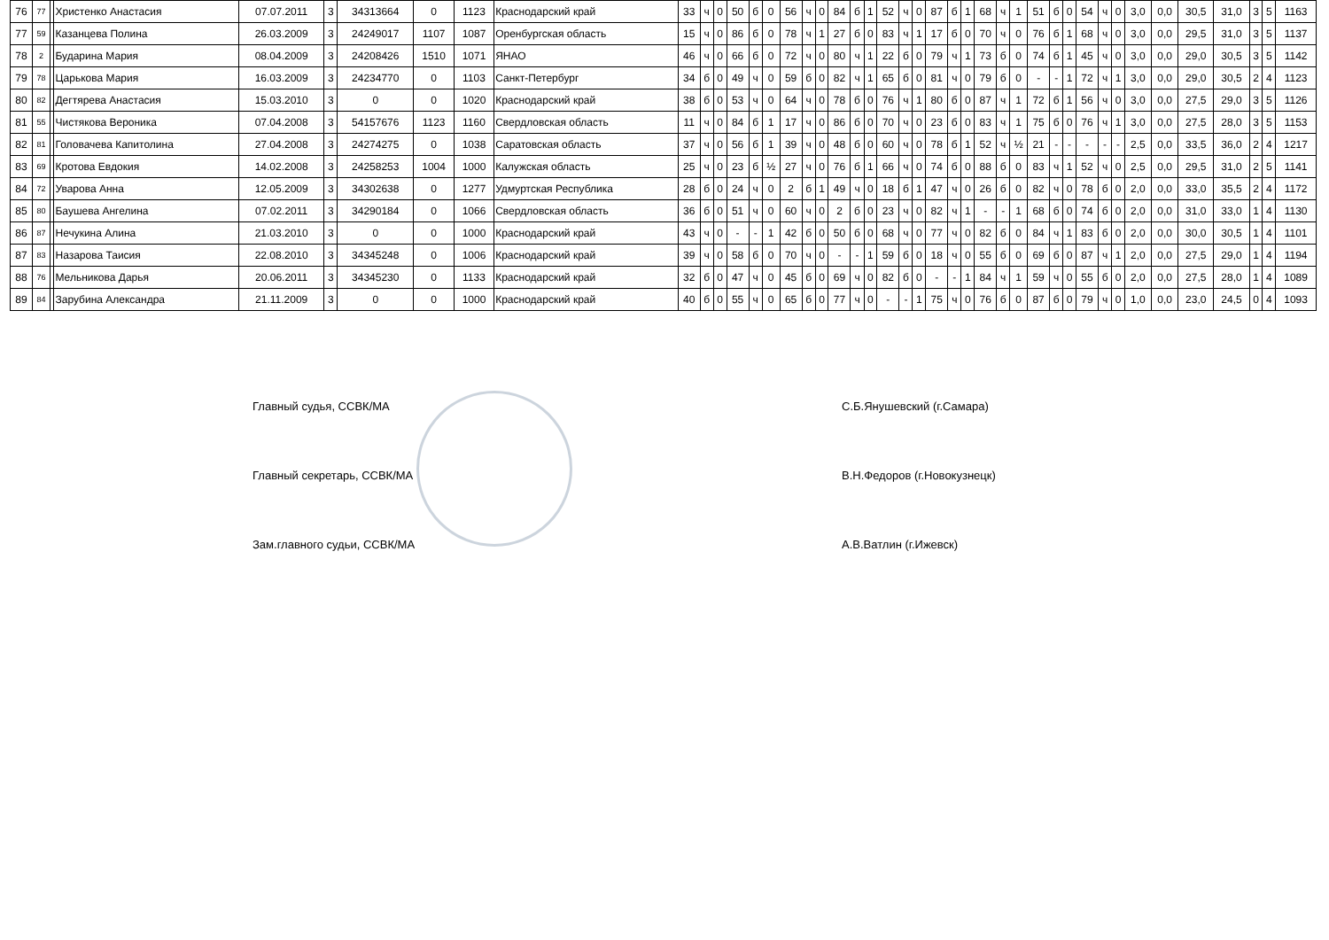| 76 | 77 | | Христенко Анастасия | 07.07.2011 | 3 | 34313664 | 0 | 1123 | Краснодарский край | 33 | ч | 0 | 50 | б | 0 | 56 | ч | 0 | 84 | б | 1 | 52 | ч | 0 | 87 | б | 1 | 68 | ч | 1 | 51 | б | 0 | 54 | ч | 0 | 3,0 | 0,0 | 30,5 | 31,0 | 3 | 5 | 1163 |
| 77 | 59 | | Казанцева Полина | 26.03.2009 | 3 | 24249017 | 1107 | 1087 | Оренбургская область | 15 | ч | 0 | 86 | б | 0 | 78 | ч | 1 | 27 | б | 0 | 83 | ч | 1 | 17 | б | 0 | 70 | ч | 0 | 76 | б | 1 | 68 | ч | 0 | 3,0 | 0,0 | 29,5 | 31,0 | 3 | 5 | 1137 |
| 78 | 2 | | Бударина Мария | 08.04.2009 | 3 | 24208426 | 1510 | 1071 | ЯНАО | 46 | ч | 0 | 66 | б | 0 | 72 | ч | 0 | 80 | ч | 1 | 22 | б | 0 | 79 | ч | 1 | 73 | б | 0 | 74 | б | 1 | 45 | ч | 0 | 3,0 | 0,0 | 29,0 | 30,5 | 3 | 5 | 1142 |
| 79 | 78 | | Царькова Мария | 16.03.2009 | 3 | 24234770 | 0 | 1103 | Санкт-Петербург | 34 | б | 0 | 49 | ч | 0 | 59 | б | 0 | 82 | ч | 1 | 65 | б | 0 | 81 | ч | 0 | 79 | б | 0 | - | - | 1 | 72 | ч | 1 | 3,0 | 0,0 | 29,0 | 30,5 | 2 | 4 | 1123 |
| 80 | 82 | | Дегтярева Анастасия | 15.03.2010 | 3 | 0 | 0 | 1020 | Краснодарский край | 38 | б | 0 | 53 | ч | 0 | 64 | ч | 0 | 78 | б | 0 | 76 | ч | 1 | 80 | б | 0 | 87 | ч | 1 | 72 | б | 1 | 56 | ч | 0 | 3,0 | 0,0 | 27,5 | 29,0 | 3 | 5 | 1126 |
| 81 | 55 | | Чистякова Вероника | 07.04.2008 | 3 | 54157676 | 1123 | 1160 | Свердловская область | 11 | ч | 0 | 84 | б | 1 | 17 | ч | 0 | 86 | б | 0 | 70 | ч | 0 | 23 | б | 0 | 83 | ч | 1 | 75 | б | 0 | 76 | ч | 1 | 3,0 | 0,0 | 27,5 | 28,0 | 3 | 5 | 1153 |
| 82 | 81 | | Головачева Капитолина | 27.04.2008 | 3 | 24274275 | 0 | 1038 | Саратовская область | 37 | ч | 0 | 56 | б | 1 | 39 | ч | 0 | 48 | б | 0 | 60 | ч | 0 | 78 | б | 1 | 52 | ч | ½ | 21 | - | - | - | - | - | 2,5 | 0,0 | 33,5 | 36,0 | 2 | 4 | 1217 |
| 83 | 69 | | Кротова Евдокия | 14.02.2008 | 3 | 24258253 | 1004 | 1000 | Калужская область | 25 | ч | 0 | 23 | б | ½ | 27 | ч | 0 | 76 | б | 1 | 66 | ч | 0 | 74 | б | 0 | 88 | б | 0 | 83 | ч | 1 | 52 | ч | 0 | 2,5 | 0,0 | 29,5 | 31,0 | 2 | 5 | 1141 |
| 84 | 72 | | Уварова Анна | 12.05.2009 | 3 | 34302638 | 0 | 1277 | Удмуртская Республика | 28 | б | 0 | 24 | ч | 0 | 2 | б | 1 | 49 | ч | 0 | 18 | б | 1 | 47 | ч | 0 | 26 | б | 0 | 82 | ч | 0 | 78 | б | 0 | 2,0 | 0,0 | 33,0 | 35,5 | 2 | 4 | 1172 |
| 85 | 80 | | Баушева Ангелина | 07.02.2011 | 3 | 34290184 | 0 | 1066 | Свердловская область | 36 | б | 0 | 51 | ч | 0 | 60 | ч | 0 | 2 | б | 0 | 23 | ч | 0 | 82 | ч | 1 | - | - | 1 | 68 | б | 0 | 74 | б | 0 | 2,0 | 0,0 | 31,0 | 33,0 | 1 | 4 | 1130 |
| 86 | 87 | | Нечукина Алина | 21.03.2010 | 3 | 0 | 0 | 1000 | Краснодарский край | 43 | ч | 0 | - | - | 1 | 42 | б | 0 | 50 | б | 0 | 68 | ч | 0 | 77 | ч | 0 | 82 | б | 0 | 84 | ч | 1 | 83 | б | 0 | 2,0 | 0,0 | 30,0 | 30,5 | 1 | 4 | 1101 |
| 87 | 83 | | Назарова Таисия | 22.08.2010 | 3 | 34345248 | 0 | 1006 | Краснодарский край | 39 | ч | 0 | 58 | б | 0 | 70 | ч | 0 | - | - | 1 | 59 | б | 0 | 18 | ч | 0 | 55 | б | 0 | 69 | б | 0 | 87 | ч | 1 | 2,0 | 0,0 | 27,5 | 29,0 | 1 | 4 | 1194 |
| 88 | 76 | | Мельникова Дарья | 20.06.2011 | 3 | 34345230 | 0 | 1133 | Краснодарский край | 32 | б | 0 | 47 | ч | 0 | 45 | б | 0 | 69 | ч | 0 | 82 | б | 0 | - | - | 1 | 84 | ч | 1 | 59 | ч | 0 | 55 | б | 0 | 2,0 | 0,0 | 27,5 | 28,0 | 1 | 4 | 1089 |
| 89 | 84 | | Зарубина Александра | 21.11.2009 | 3 | 0 | 0 | 1000 | Краснодарский край | 40 | б | 0 | 55 | ч | 0 | 65 | б | 0 | 77 | ч | 0 | - | - | 1 | 75 | ч | 0 | 76 | б | 0 | 87 | б | 0 | 79 | ч | 0 | 1,0 | 0,0 | 23,0 | 24,5 | 0 | 4 | 1093 |
Главный судья, ССВК/МА С.Б.Янушевский (г.Самара)
Главный секретарь, ССВК/МА В.Н.Федоров (г.Новокузнецк)
Зам.главного судьи, ССВК/МА А.В.Ватлин (г.Ижевск)